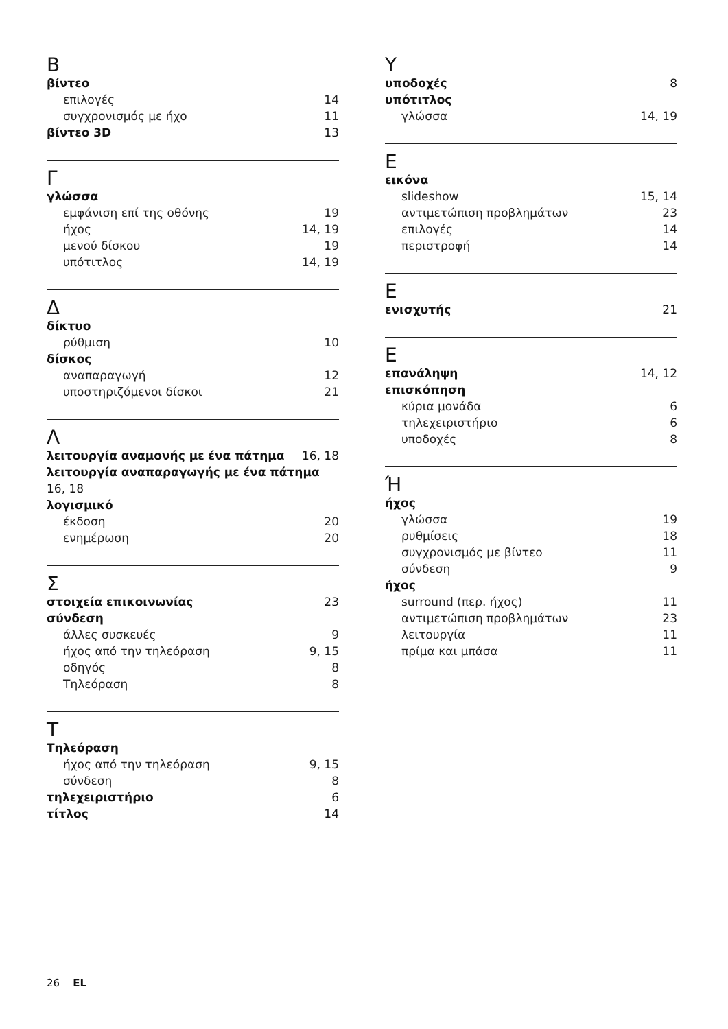B
βίντεο
επιλογές 14
συγχρονισμός με ήχο 11
βίντεο 3D 13
Γ
γλώσσα
εμφάνιση επί της οθόνης 19
ήχος 14, 19
μενού δίσκου 19
υπότιτλος 14, 19
Δ
δίκτυο
ρύθμιση 10
δίσκος
αναπαραγωγή 12
υποστηριζόμενοι δίσκοι 21
Λ
λειτουργία αναμονής με ένα πάτημα 16, 18
λειτουργία αναπαραγωγής με ένα πάτημα 16, 18
λογισμικό
έκδοση 20
ενημέρωση 20
Σ
στοιχεία επικοινωνίας 23
σύνδεση
άλλες συσκευές 9
ήχος από την τηλεόραση 9, 15
οδηγός 8
Τηλεόραση 8
T
Τηλεόραση
ήχος από την τηλεόραση 9, 15
σύνδεση 8
τηλεχειριστήριο 6
τίτλος 14
Y
υποδοχές 8
υπότιτλος
γλώσσα 14, 19
E
εικόνα
slideshow 15, 14
αντιμετώπιση προβλημάτων 23
επιλογές 14
περιστροφή 14
E
ενισχυτής 21
E
επανάληψη 14, 12
επισκόπηση
κύρια μονάδα 6
τηλεχειριστήριο 6
υποδοχές 8
Ή
ήχος
γλώσσα 19
ρυθμίσεις 18
συγχρονισμός με βίντεο 11
σύνδεση 9
ήχος
surround (περ. ήχος) 11
αντιμετώπιση προβλημάτων 23
λειτουργία 11
πρίμα και μπάσα 11
26 EL